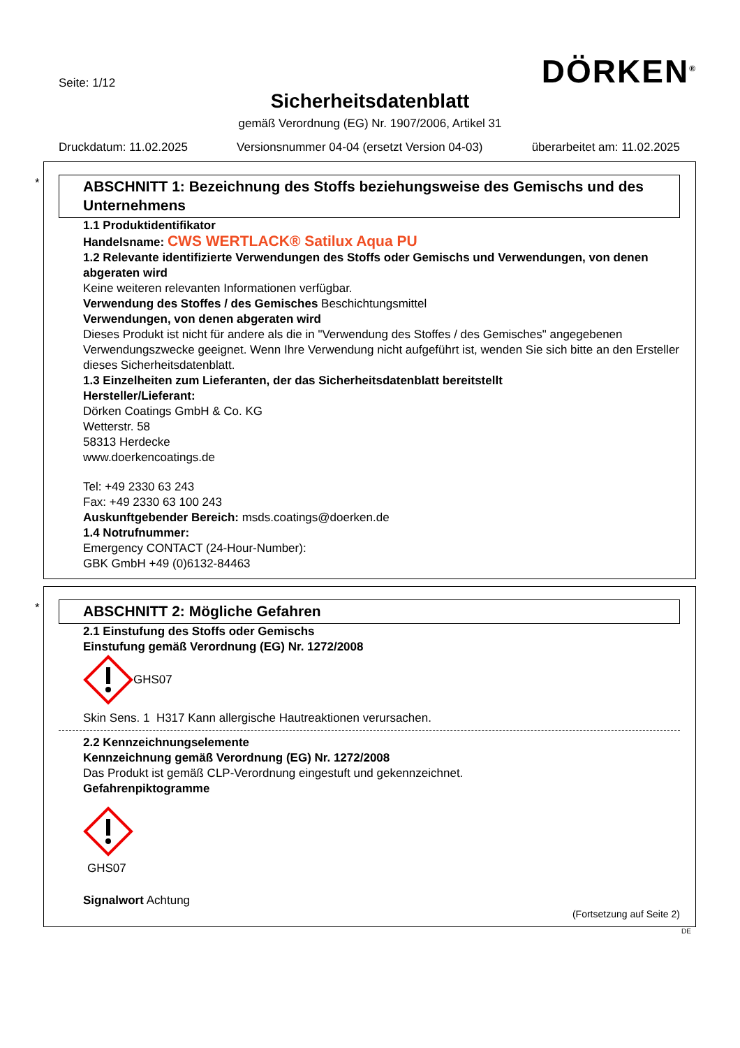Seite: 1/12
DÖRKEN<sup>®</sup>
Sicherheitsdatenblatt
gemäß Verordnung (EG) Nr. 1907/2006, Artikel 31
Druckdatum: 11.02.2025 Versionsnummer 04-04 (ersetzt Version 04-03) überarbeitet am: 11.02.2025
*
ABSCHNITT 1: Bezeichnung des Stoffs beziehungsweise des Gemischs und des Unternehmens
1.1 Produktidentifikator
Handelsname: CWS WERTLACK® Satilux Aqua PU
1.2 Relevante identifizierte Verwendungen des Stoffs oder Gemischs und Verwendungen, von denen abgeraten wird
Keine weiteren relevanten Informationen verfügbar.
Verwendung des Stoffes / des Gemisches Beschichtungsmittel
Verwendungen, von denen abgeraten wird
Dieses Produkt ist nicht für andere als die in "Verwendung des Stoffes / des Gemisches" angegebenen Verwendungszwecke geeignet. Wenn Ihre Verwendung nicht aufgeführt ist, wenden Sie sich bitte an den Ersteller dieses Sicherheitsdatenblatt.
1.3 Einzelheiten zum Lieferanten, der das Sicherheitsdatenblatt bereitstellt
Hersteller/Lieferant:
Dörken Coatings GmbH & Co. KG
Wetterstr. 58
58313 Herdecke
www.doerkencoatings.de
Tel: +49 2330 63 243
Fax: +49 2330 63 100 243
Auskunftgebender Bereich: msds.coatings@doerken.de
1.4 Notrufnummer:
Emergency CONTACT (24-Hour-Number):
GBK GmbH +49 (0)6132-84463
*
ABSCHNITT 2: Mögliche Gefahren
2.1 Einstufung des Stoffs oder Gemischs
Einstufung gemäß Verordnung (EG) Nr. 1272/2008
GHS07
Skin Sens. 1 H317 Kann allergische Hautreaktionen verursachen.
2.2 Kennzeichnungselemente
Kennzeichnung gemäß Verordnung (EG) Nr. 1272/2008
Das Produkt ist gemäß CLP-Verordnung eingestuft und gekennzeichnet.
Gefahrenpiktogramme
GHS07
Signalwort Achtung
(Fortsetzung auf Seite 2)
DE